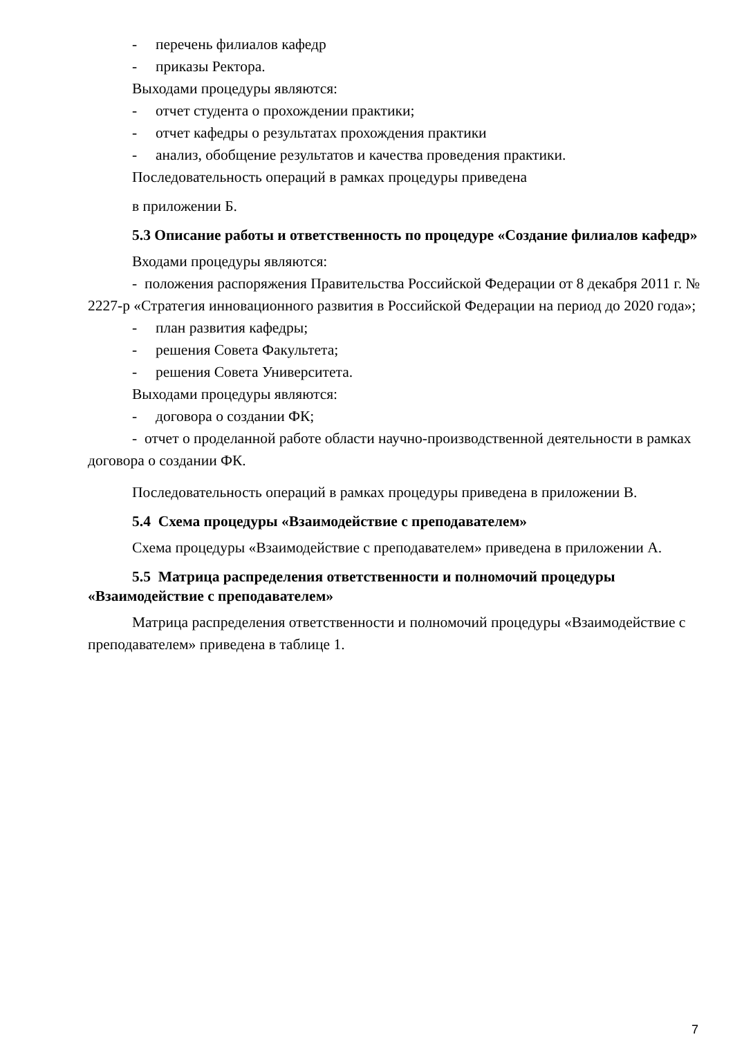- перечень филиалов кафедр
- приказы Ректора.
Выходами процедуры являются:
- отчет студента о прохождении практики;
- отчет кафедры о результатах прохождения практики
- анализ, обобщение результатов и качества проведения практики.
Последовательность операций в рамках процедуры приведена
в приложении Б.
5.3 Описание работы и ответственность по процедуре «Создание филиалов кафедр»
Входами процедуры являются:
- положения распоряжения Правительства Российской Федерации от 8 декабря 2011 г. № 2227-р «Стратегия инновационного развития в Российской Федерации на период до 2020 года»;
- план развития кафедры;
- решения Совета Факультета;
- решения Совета Университета.
Выходами процедуры являются:
- договора о создании ФК;
- отчет о проделанной работе области научно-производственной деятельности в рамках договора о создании ФК.
Последовательность операций в рамках процедуры приведена в приложении В.
5.4 Схема процедуры «Взаимодействие с преподавателем»
Схема процедуры «Взаимодействие с преподавателем» приведена в приложении А.
5.5 Матрица распределения ответственности и полномочий процедуры «Взаимодействие с преподавателем»
Матрица распределения ответственности и полномочий процедуры «Взаимодействие с преподавателем» приведена в таблице 1.
7